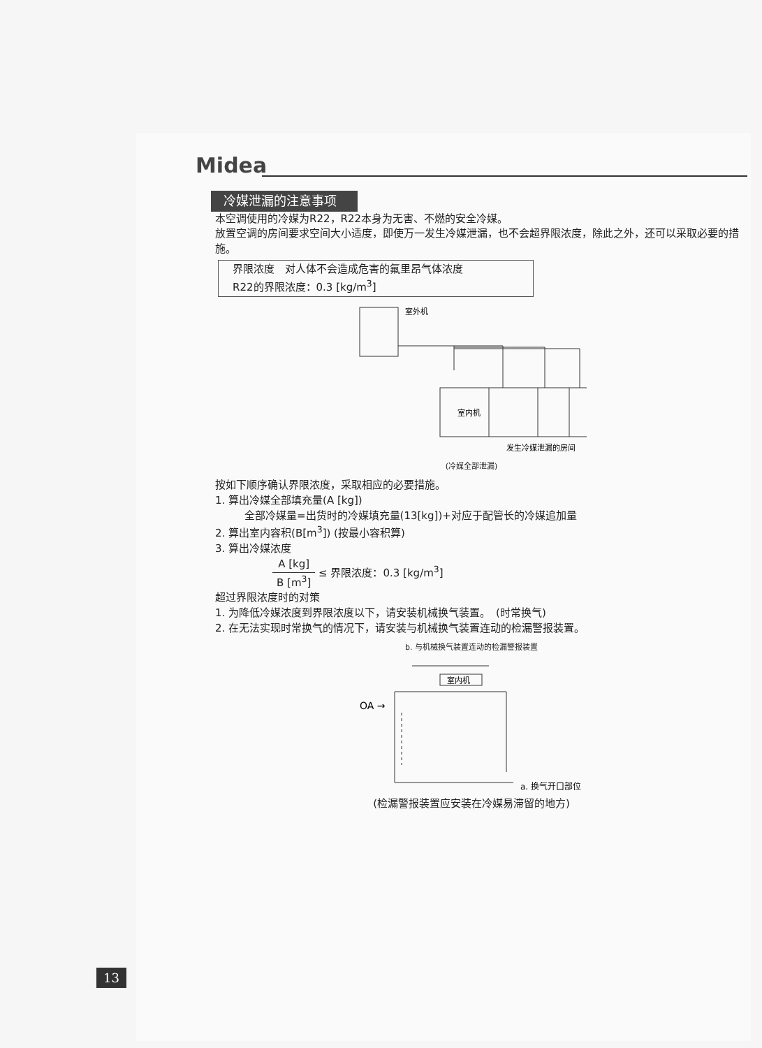Midea
冷媒泄漏的注意事项
本空调使用的冷媒为R22，R22本身为无害、不燃的安全冷媒。
放置空调的房间要求空间大小适度，即使万一发生冷媒泄漏，也不会超界限浓度，除此之外，还可以采取必要的措施。
界限浓度　对人体不会造成危害的氟里昂气体浓度
R22的界限浓度：0.3 [kg/m<sup>3</sup>]
室外机
室内机
发生冷媒泄漏的房间
(冷媒全部泄漏)
按如下顺序确认界限浓度，采取相应的必要措施。
1. 算出冷媒全部填充量(A [kg])
全部冷媒量=出货时的冷媒填充量(13[kg])+对应于配管长的冷媒追加量
2. 算出室内容积(B[m<sup>3</sup>]) (按最小容积算)
3. 算出冷媒浓度
A [kg] B [m<sup>3</sup>] ≤ 界限浓度：0.3 [kg/m<sup>3</sup>]
超过界限浓度时的对策
1. 为降低冷媒浓度到界限浓度以下，请安装机械换气装置。　(时常换气)
2. 在无法实现时常换气的情况下，请安装与机械换气装置连动的检漏警报装置。
b. 与机械换气装置连动的检漏警报装置
室内机
OA →
a. 换气开口部位
(检漏警报装置应安装在冷媒易滞留的地方)
13